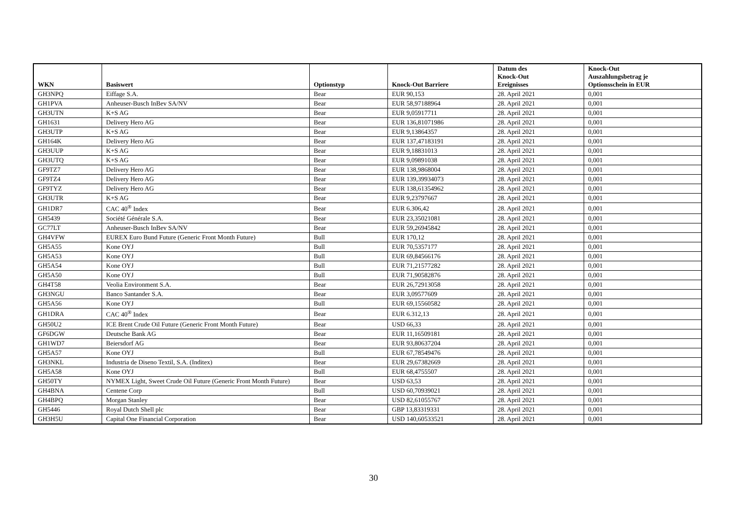| WKN | Basiswert | Optionstyp | Knock-Out Barriere | Datum des Knock-Out Ereignisses | Knock-Out Auszahlungsbetrag je Optionsschein in EUR |
| --- | --- | --- | --- | --- | --- |
| GH3NPQ | Eiffage S.A. | Bear | EUR 90,153 | 28. April 2021 | 0,001 |
| GH1PVA | Anheuser-Busch InBev SA/NV | Bear | EUR 58,97188964 | 28. April 2021 | 0,001 |
| GH3UTN | K+S AG | Bear | EUR 9,05917711 | 28. April 2021 | 0,001 |
| GH1631 | Delivery Hero AG | Bear | EUR 136,81071986 | 28. April 2021 | 0,001 |
| GH3UTP | K+S AG | Bear | EUR 9,13864357 | 28. April 2021 | 0,001 |
| GH164K | Delivery Hero AG | Bear | EUR 137,47183191 | 28. April 2021 | 0,001 |
| GH3UUP | K+S AG | Bear | EUR 9,18831013 | 28. April 2021 | 0,001 |
| GH3UTQ | K+S AG | Bear | EUR 9,09891038 | 28. April 2021 | 0,001 |
| GF9TZ7 | Delivery Hero AG | Bear | EUR 138,9868004 | 28. April 2021 | 0,001 |
| GF9TZ4 | Delivery Hero AG | Bear | EUR 139,39934073 | 28. April 2021 | 0,001 |
| GF9TYZ | Delivery Hero AG | Bear | EUR 138,61354962 | 28. April 2021 | 0,001 |
| GH3UTR | K+S AG | Bear | EUR 9,23797667 | 28. April 2021 | 0,001 |
| GH1DR7 | CAC 40<sup>®</sup> Index | Bear | EUR 6.306,42 | 28. April 2021 | 0,001 |
| GH5439 | Société Générale S.A. | Bear | EUR 23,35021081 | 28. April 2021 | 0,001 |
| GC77LT | Anheuser-Busch InBev SA/NV | Bear | EUR 59,26945842 | 28. April 2021 | 0,001 |
| GH4VFW | EUREX Euro Bund Future (Generic Front Month Future) | Bull | EUR 170,12 | 28. April 2021 | 0,001 |
| GH5A55 | Kone OYJ | Bull | EUR 70,5357177 | 28. April 2021 | 0,001 |
| GH5A53 | Kone OYJ | Bull | EUR 69,84566176 | 28. April 2021 | 0,001 |
| GH5A54 | Kone OYJ | Bull | EUR 71,21577282 | 28. April 2021 | 0,001 |
| GH5A50 | Kone OYJ | Bull | EUR 71,90582876 | 28. April 2021 | 0,001 |
| GH4T58 | Veolia Environment S.A. | Bear | EUR 26,72913058 | 28. April 2021 | 0,001 |
| GH3NGU | Banco Santander S.A. | Bear | EUR 3,09577609 | 28. April 2021 | 0,001 |
| GH5A56 | Kone OYJ | Bull | EUR 69,15560582 | 28. April 2021 | 0,001 |
| GH1DRA | CAC 40<sup>®</sup> Index | Bear | EUR 6.312,13 | 28. April 2021 | 0,001 |
| GH50U2 | ICE Brent Crude Oil Future (Generic Front Month Future) | Bear | USD 66,33 | 28. April 2021 | 0,001 |
| GF6DGW | Deutsche Bank AG | Bear | EUR 11,16509181 | 28. April 2021 | 0,001 |
| GH1WD7 | Beiersdorf AG | Bear | EUR 93,80637204 | 28. April 2021 | 0,001 |
| GH5A57 | Kone OYJ | Bull | EUR 67,78549476 | 28. April 2021 | 0,001 |
| GH3NKL | Industria de Diseno Textil, S.A. (Inditex) | Bear | EUR 29,67382669 | 28. April 2021 | 0,001 |
| GH5A58 | Kone OYJ | Bull | EUR 68,4755507 | 28. April 2021 | 0,001 |
| GH50TY | NYMEX Light, Sweet Crude Oil Future (Generic Front Month Future) | Bear | USD 63,53 | 28. April 2021 | 0,001 |
| GH4BNA | Centene Corp | Bull | USD 60,70939021 | 28. April 2021 | 0,001 |
| GH4BPQ | Morgan Stanley | Bear | USD 82,61055767 | 28. April 2021 | 0,001 |
| GH5446 | Royal Dutch Shell plc | Bear | GBP 13,83319331 | 28. April 2021 | 0,001 |
| GH3H5U | Capital One Financial Corporation | Bear | USD 140,60533521 | 28. April 2021 | 0,001 |
30